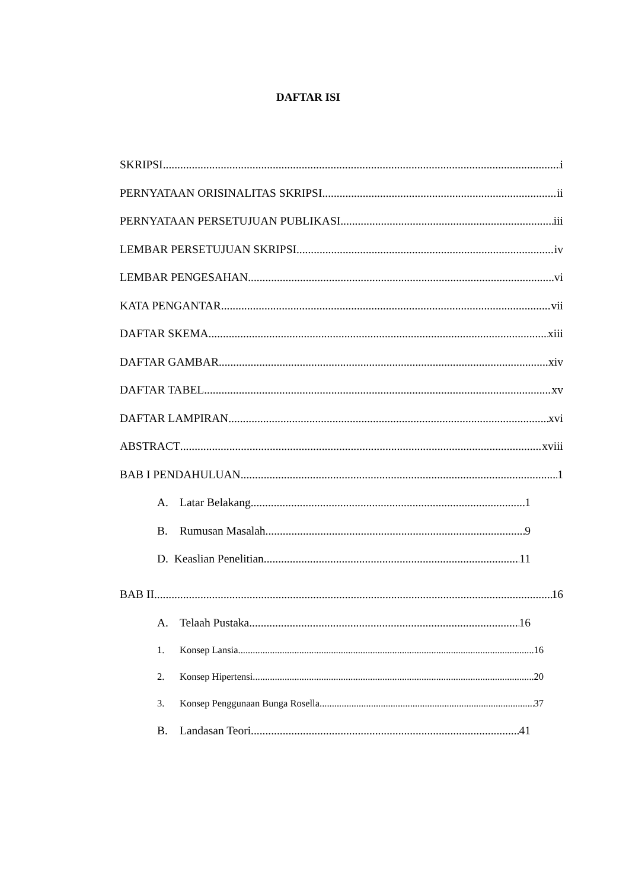DAFTAR ISI
SKRIPSI i
PERNYATAAN ORISINALITAS SKRIPSI ii
PERNYATAAN PERSETUJUAN PUBLIKASI iii
LEMBAR PERSETUJUAN SKRIPSI iv
LEMBAR PENGESAHAN vi
KATA PENGANTAR vii
DAFTAR SKEMA xiii
DAFTAR GAMBAR xiv
DAFTAR TABEL xv
DAFTAR LAMPIRAN xvi
ABSTRACT xviii
BAB I PENDAHULUAN 1
A. Latar Belakang 1
B. Rumusan Masalah 9
D. Keaslian Penelitian 11
BAB II 16
A. Telaah Pustaka 16
1. Konsep Lansia 16
2. Konsep Hipertensi 20
3. Konsep Penggunaan Bunga Rosella 37
B. Landasan Teori 41